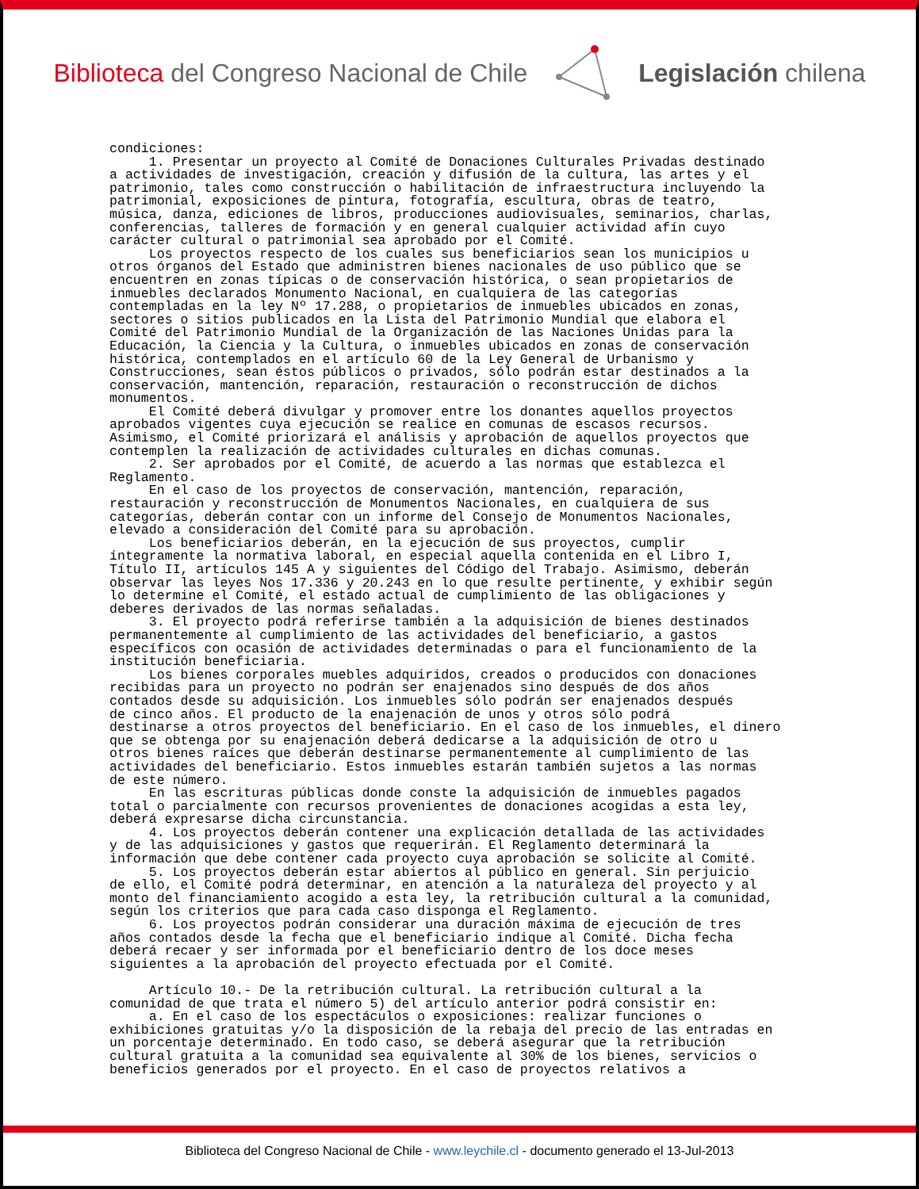Biblioteca del Congreso Nacional de Chile Legislación chilena
condiciones: 1. Presentar un proyecto al Comité de Donaciones Culturales Privadas destinado a actividades de investigación, creación y difusión de la cultura, las artes y el patrimonio, tales como construcción o habilitación de infraestructura incluyendo la patrimonial, exposiciones de pintura, fotografía, escultura, obras de teatro, música, danza, ediciones de libros, producciones audiovisuales, seminarios, charlas, conferencias, talleres de formación y en general cualquier actividad afín cuyo carácter cultural o patrimonial sea aprobado por el Comité. Los proyectos respecto de los cuales sus beneficiarios sean los municipios u otros órganos del Estado que administren bienes nacionales de uso público que se encuentren en zonas típicas o de conservación histórica, o sean propietarios de inmuebles declarados Monumento Nacional, en cualquiera de las categorías contempladas en la ley Nº 17.288, o propietarios de inmuebles ubicados en zonas, sectores o sitios publicados en la Lista del Patrimonio Mundial que elabora el Comité del Patrimonio Mundial de la Organización de las Naciones Unidas para la Educación, la Ciencia y la Cultura, o inmuebles ubicados en zonas de conservación histórica, contemplados en el artículo 60 de la Ley General de Urbanismo y Construcciones, sean éstos públicos o privados, sólo podrán estar destinados a la conservación, mantención, reparación, restauración o reconstrucción de dichos monumentos. El Comité deberá divulgar y promover entre los donantes aquellos proyectos aprobados vigentes cuya ejecución se realice en comunas de escasos recursos. Asimismo, el Comité priorizará el análisis y aprobación de aquellos proyectos que contemplen la realización de actividades culturales en dichas comunas. 2. Ser aprobados por el Comité, de acuerdo a las normas que establezca el Reglamento. En el caso de los proyectos de conservación, mantención, reparación, restauración y reconstrucción de Monumentos Nacionales, en cualquiera de sus categorías, deberán contar con un informe del Consejo de Monumentos Nacionales, elevado a consideración del Comité para su aprobación. Los beneficiarios deberán, en la ejecución de sus proyectos, cumplir íntegramente la normativa laboral, en especial aquella contenida en el Libro I, Título II, artículos 145 A y siguientes del Código del Trabajo. Asimismo, deberán observar las leyes Nos 17.336 y 20.243 en lo que resulte pertinente, y exhibir según lo determine el Comité, el estado actual de cumplimiento de las obligaciones y deberes derivados de las normas señaladas. 3. El proyecto podrá referirse también a la adquisición de bienes destinados permanentemente al cumplimiento de las actividades del beneficiario, a gastos específicos con ocasión de actividades determinadas o para el funcionamiento de la institución beneficiaria. Los bienes corporales muebles adquiridos, creados o producidos con donaciones recibidas para un proyecto no podrán ser enajenados sino después de dos años contados desde su adquisición. Los inmuebles sólo podrán ser enajenados después de cinco años. El producto de la enajenación de unos y otros sólo podrá destinarse a otros proyectos del beneficiario. En el caso de los inmuebles, el dinero que se obtenga por su enajenación deberá dedicarse a la adquisición de otro u otros bienes raíces que deberán destinarse permanentemente al cumplimiento de las actividades del beneficiario. Estos inmuebles estarán también sujetos a las normas de este número. En las escrituras públicas donde conste la adquisición de inmuebles pagados total o parcialmente con recursos provenientes de donaciones acogidas a esta ley, deberá expresarse dicha circunstancia. 4. Los proyectos deberán contener una explicación detallada de las actividades y de las adquisiciones y gastos que requerirán. El Reglamento determinará la información que debe contener cada proyecto cuya aprobación se solicite al Comité. 5. Los proyectos deberán estar abiertos al público en general. Sin perjuicio de ello, el Comité podrá determinar, en atención a la naturaleza del proyecto y al monto del financiamiento acogido a esta ley, la retribución cultural a la comunidad, según los criterios que para cada caso disponga el Reglamento. 6. Los proyectos podrán considerar una duración máxima de ejecución de tres años contados desde la fecha que el beneficiario indique al Comité. Dicha fecha deberá recaer y ser informada por el beneficiario dentro de los doce meses siguientes a la aprobación del proyecto efectuada por el Comité. Artículo 10.- De la retribución cultural. La retribución cultural a la comunidad de que trata el número 5) del artículo anterior podrá consistir en: a. En el caso de los espectáculos o exposiciones: realizar funciones o exhibiciones gratuitas y/o la disposición de la rebaja del precio de las entradas en un porcentaje determinado. En todo caso, se deberá asegurar que la retribución cultural gratuita a la comunidad sea equivalente al 30% de los bienes, servicios o beneficios generados por el proyecto. En el caso de proyectos relativos a
Biblioteca del Congreso Nacional de Chile - www.leychile.cl - documento generado el 13-Jul-2013